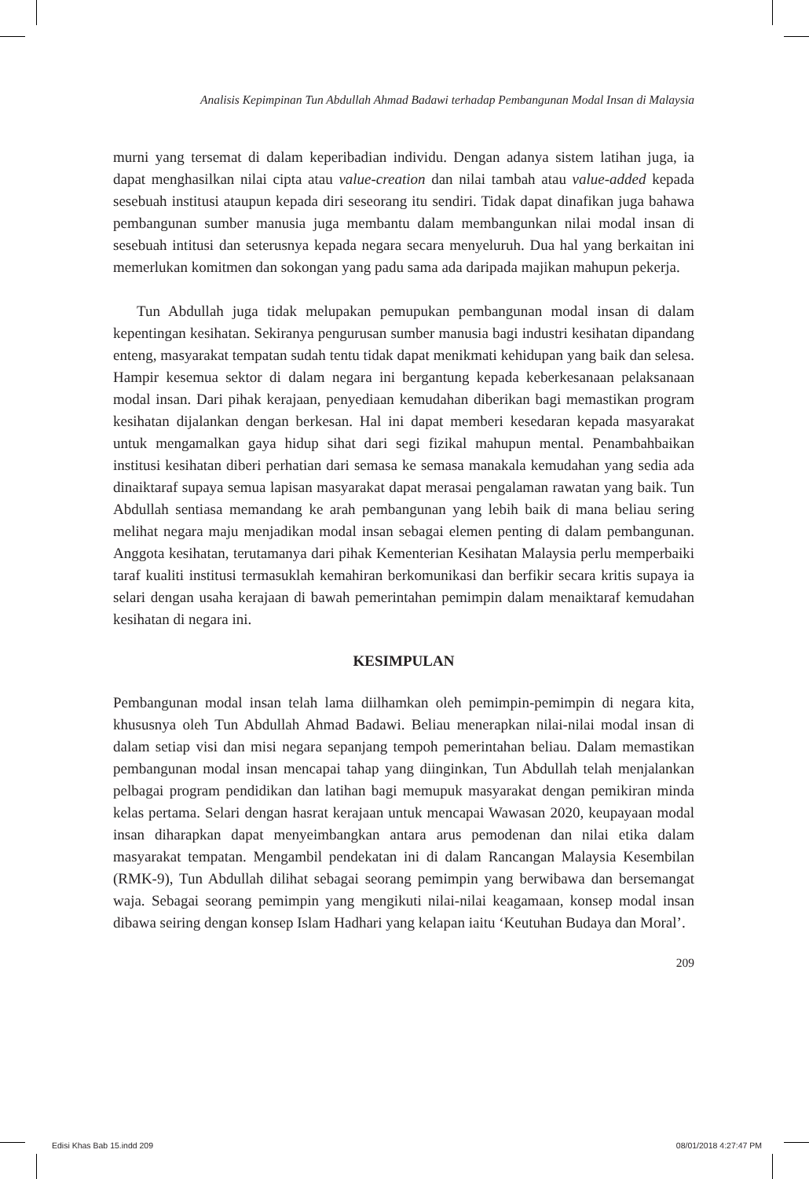Analisis Kepimpinan Tun Abdullah Ahmad Badawi terhadap Pembangunan Modal Insan di Malaysia
murni yang tersemat di dalam keperibadian individu. Dengan adanya sistem latihan juga, ia dapat menghasilkan nilai cipta atau value-creation dan nilai tambah atau value-added kepada sesebuah institusi ataupun kepada diri seseorang itu sendiri. Tidak dapat dinafikan juga bahawa pembangunan sumber manusia juga membantu dalam membangunkan nilai modal insan di sesebuah intitusi dan seterusnya kepada negara secara menyeluruh. Dua hal yang berkaitan ini memerlukan komitmen dan sokongan yang padu sama ada daripada majikan mahupun pekerja.
Tun Abdullah juga tidak melupakan pemupukan pembangunan modal insan di dalam kepentingan kesihatan. Sekiranya pengurusan sumber manusia bagi industri kesihatan dipandang enteng, masyarakat tempatan sudah tentu tidak dapat menikmati kehidupan yang baik dan selesa. Hampir kesemua sektor di dalam negara ini bergantung kepada keberkesanaan pelaksanaan modal insan. Dari pihak kerajaan, penyediaan kemudahan diberikan bagi memastikan program kesihatan dijalankan dengan berkesan. Hal ini dapat memberi kesedaran kepada masyarakat untuk mengamalkan gaya hidup sihat dari segi fizikal mahupun mental. Penambahbaikan institusi kesihatan diberi perhatian dari semasa ke semasa manakala kemudahan yang sedia ada dinaiktaraf supaya semua lapisan masyarakat dapat merasai pengalaman rawatan yang baik. Tun Abdullah sentiasa memandang ke arah pembangunan yang lebih baik di mana beliau sering melihat negara maju menjadikan modal insan sebagai elemen penting di dalam pembangunan. Anggota kesihatan, terutamanya dari pihak Kementerian Kesihatan Malaysia perlu memperbaiki taraf kualiti institusi termasuklah kemahiran berkomunikasi dan berfikir secara kritis supaya ia selari dengan usaha kerajaan di bawah pemerintahan pemimpin dalam menaiktaraf kemudahan kesihatan di negara ini.
KESIMPULAN
Pembangunan modal insan telah lama diilhamkan oleh pemimpin-pemimpin di negara kita, khususnya oleh Tun Abdullah Ahmad Badawi. Beliau menerapkan nilai-nilai modal insan di dalam setiap visi dan misi negara sepanjang tempoh pemerintahan beliau. Dalam memastikan pembangunan modal insan mencapai tahap yang diinginkan, Tun Abdullah telah menjalankan pelbagai program pendidikan dan latihan bagi memupuk masyarakat dengan pemikiran minda kelas pertama. Selari dengan hasrat kerajaan untuk mencapai Wawasan 2020, keupayaan modal insan diharapkan dapat menyeimbangkan antara arus pemodenan dan nilai etika dalam masyarakat tempatan. Mengambil pendekatan ini di dalam Rancangan Malaysia Kesembilan (RMK-9), Tun Abdullah dilihat sebagai seorang pemimpin yang berwibawa dan bersemangat waja. Sebagai seorang pemimpin yang mengikuti nilai-nilai keagamaan, konsep modal insan dibawa seiring dengan konsep Islam Hadhari yang kelapan iaitu ‘Keutuhan Budaya dan Moral’.
209
Edisi Khas Bab 15.indd 209 08/01/2018 4:27:47 PM